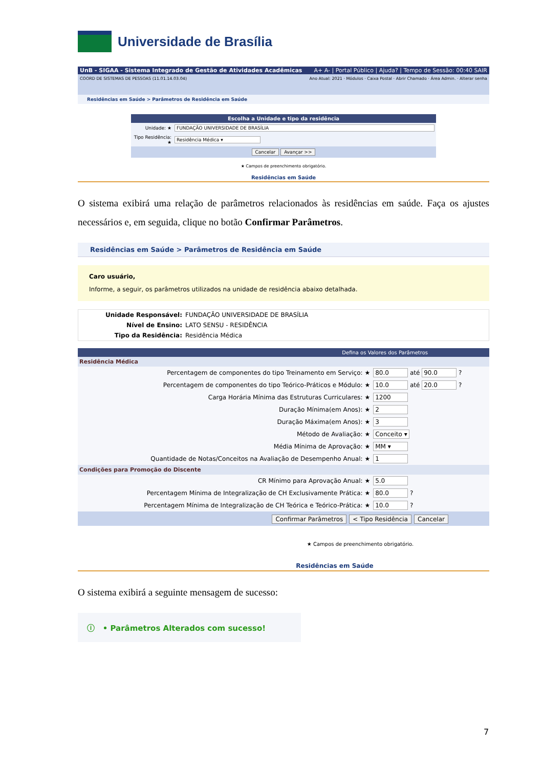Universidade de Brasília
UnB - SIGAA - Sistema Integrado de Gestão de Atividades Acadêmicas A+ A- | Portal Público | Ajuda? | Tempo de Sessão: 00:40 SAIR
COORD DE SISTEMAS DE PESSOAS (11.01.14.03.04) Ano Atual: 2021 · Módulos · Caixa Postal · Abrir Chamado · Área Admin. · Alterar senha
Residências em Saúde > Parâmetros de Residência em Saúde
Escolha a Unidade e tipo da residência
| Unidade: ★ | FUNDAÇÃO UNIVERSIDADE DE BRASÍLIA |
| Tipo Residência: ★ | Residência Médica ▾ |
Cancelar Avançar >>
★ Campos de preenchimento obrigatório.
Residências em Saúde
O sistema exibirá uma relação de parâmetros relacionados às residências em saúde. Faça os ajustes necessários e, em seguida, clique no botão Confirmar Parâmetros.
Residências em Saúde > Parâmetros de Residência em Saúde
Caro usuário,
Informe, a seguir, os parâmetros utilizados na unidade de residência abaixo detalhada.
| Unidade Responsável: | FUNDAÇÃO UNIVERSIDADE DE BRASÍLIA |
| Nível de Ensino: | LATO SENSU - RESIDÊNCIA |
| Tipo da Residência: | Residência Médica |
Defina os Valores dos Parâmetros
| Residência Médica | |
| Percentagem de componentes do tipo Treinamento em Serviço: ★ | 80.0 até 90.0 ? |
| Percentagem de componentes do tipo Teórico-Práticos e Módulo: ★ | 10.0 até 20.0 ? |
| Carga Horária Mínima das Estruturas Curriculares: ★ | 1200 |
| Duração Mínima(em Anos): ★ | 2 |
| Duração Máxima(em Anos): ★ | 3 |
| Método de Avaliação: ★ | Conceito ▾ |
| Média Mínima de Aprovação: ★ | MM ▾ |
| Quantidade de Notas/Conceitos na Avaliação de Desempenho Anual: ★ | 1 |
| Condições para Promoção do Discente | |
| CR Mínimo para Aprovação Anual: ★ | 5.0 |
| Percentagem Mínima de Integralização de CH Exclusivamente Prática: ★ | 80.0 ? |
| Percentagem Mínima de Integralização de CH Teórica e Teórico-Prática: ★ | 10.0 ? |
Confirmar Parâmetros < Tipo Residência Cancelar
★ Campos de preenchimento obrigatório.
Residências em Saúde
O sistema exibirá a seguinte mensagem de sucesso:
ⓘ • Parâmetros Alterados com sucesso!
7